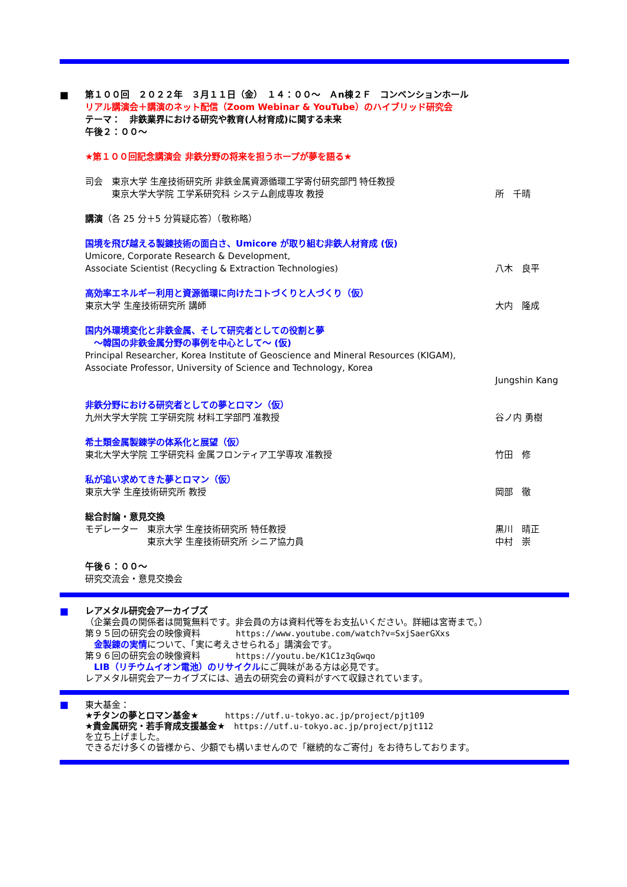■ 第１００回　２０２２年　３月１１日（金）　１４：００～　Ａn棟２Ｆ　コンベンションホール
リアル講演会＋講演のネット配信（Zoom Webinar & YouTube）のハイブリッド研究会
テーマ：　非鉄業界における研究や教育(人材育成)に関する未来
午後２：００～
★第１００回記念講演会 非鉄分野の将来を担うホープが夢を語る★
司会　東京大学 生産技術研究所 非鉄金属資源循環工学寄付研究部門 特任教授
　　　東京大学大学院 工学系研究科 システム創成専攻 教授
所　千晴
講演（各 25 分＋5 分質疑応答）（敬称略）
国境を飛び越える製錬技術の面白さ、Umicore が取り組む非鉄人材育成 (仮)
Umicore, Corporate Research & Development,
Associate Scientist (Recycling & Extraction Technologies)
八木　良平
高効率エネルギー利用と資源循環に向けたコトづくりと人づくり（仮）
東京大学 生産技術研究所 講師 大内　隆成
国内外環境変化と非鉄金属、そして研究者としての役割と夢
　～韓国の非鉄金属分野の事例を中心として～ (仮)
Principal Researcher, Korea Institute of Geoscience and Mineral Resources (KIGAM),
Associate Professor, University of Science and Technology, Korea
Jungshin Kang
非鉄分野における研究者としての夢とロマン（仮）
九州大学大学院 工学研究院 材料工学部門 准教授
谷ノ内 勇樹
希土類金属製錬学の体系化と展望（仮）
東北大学大学院 工学研究科 金属フロンティア工学専攻 准教授
竹田　修
私が追い求めてきた夢とロマン（仮）
東京大学 生産技術研究所 教授 岡部　徹
総合討論・意見交換
モデレーター　東京大学 生産技術研究所 特任教授
黒川　晴正
　　　　　　　東京大学 生産技術研究所 シニア協力員
中村　崇
午後６：００～
研究交流会・意見交換会
■ レアメタル研究会アーカイブズ
（企業会員の関係者は閲覧無料です。非会員の方は資料代等をお支払いください。詳細は宮嵜まで。）
第９５回の研究会の映像資料　　　　https://www.youtube.com/watch?v=SxjSaerGXxs
　金製錬の実情について、「実に考えさせられる」講演会です。
第９６回の研究会の映像資料　　　　https://youtu.be/K1C1z3qGwqo
　LIB（リチウムイオン電池）のリサイクルにご興味がある方は必見です。
レアメタル研究会アーカイブズには、過去の研究会の資料がすべて収録されています。
■ 東大基金：
★チタンの夢とロマン基金★　　　https://utf.u-tokyo.ac.jp/project/pjt109
★貴金属研究・若手育成支援基金★　https://utf.u-tokyo.ac.jp/project/pjt112
を立ち上げました。
できるだけ多くの皆様から、少額でも構いませんので「継続的なご寄付」をお待ちしております。